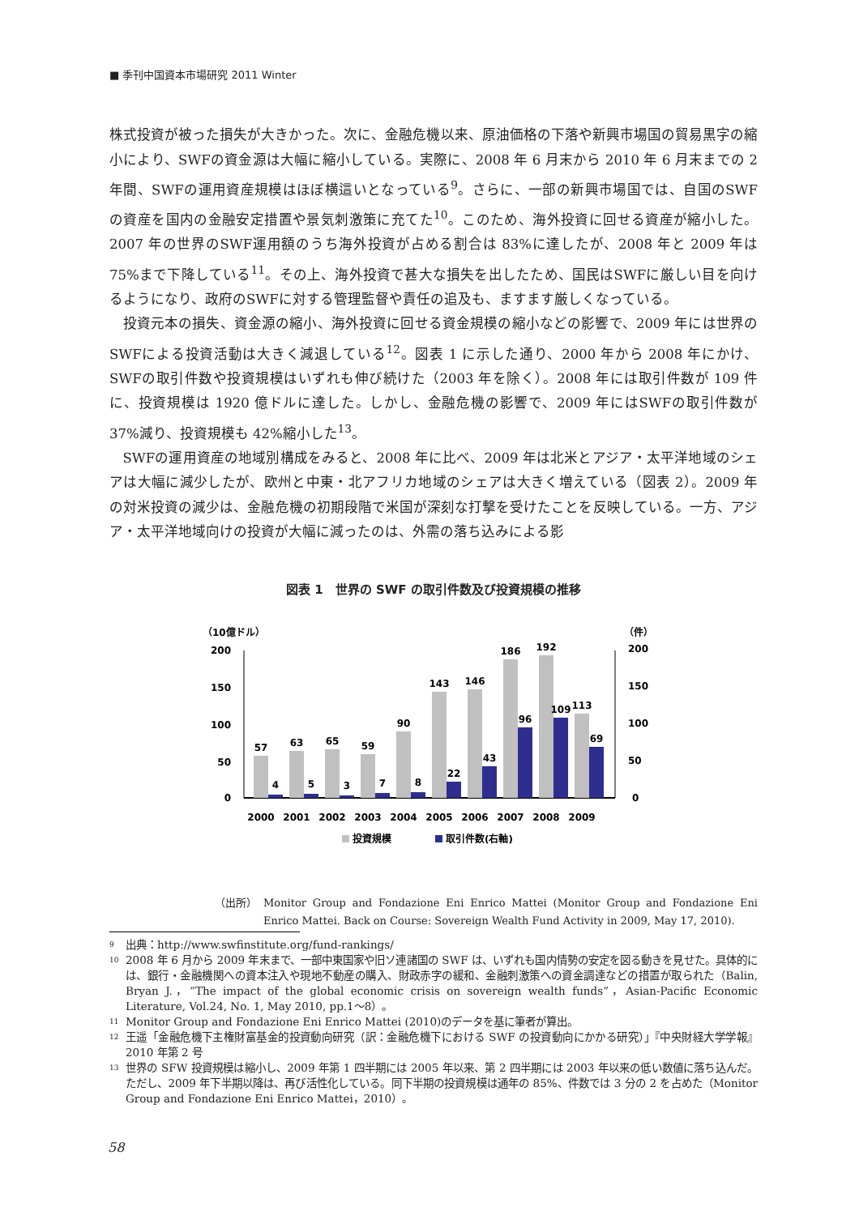■ 季刊中国資本市場研究 2011 Winter
株式投資が被った損失が大きかった。次に、金融危機以来、原油価格の下落や新興市場国の貿易黒字の縮小により、SWFの資金源は大幅に縮小している。実際に、2008 年 6 月末から 2010 年 6 月末までの 2 年間、SWFの運用資産規模はほぼ横這いとなっている<sup>9</sup>。さらに、一部の新興市場国では、自国のSWFの資産を国内の金融安定措置や景気刺激策に充てた<sup>10</sup>。このため、海外投資に回せる資産が縮小した。2007 年の世界のSWF運用額のうち海外投資が占める割合は 83%に達したが、2008 年と 2009 年は 75%まで下降している<sup>11</sup>。その上、海外投資で甚大な損失を出したため、国民はSWFに厳しい目を向けるようになり、政府のSWFに対する管理監督や責任の追及も、ますます厳しくなっている。
投資元本の損失、資金源の縮小、海外投資に回せる資金規模の縮小などの影響で、2009 年には世界のSWFによる投資活動は大きく減退している<sup>12</sup>。図表 1 に示した通り、2000 年から 2008 年にかけ、SWFの取引件数や投資規模はいずれも伸び続けた（2003 年を除く）。2008 年には取引件数が 109 件に、投資規模は 1920 億ドルに達した。しかし、金融危機の影響で、2009 年にはSWFの取引件数が 37%減り、投資規模も 42%縮小した<sup>13</sup>。
SWFの運用資産の地域別構成をみると、2008 年に比べ、2009 年は北米とアジア・太平洋地域のシェアは大幅に減少したが、欧州と中東・北アフリカ地域のシェアは大きく増えている（図表 2）。2009 年の対米投資の減少は、金融危機の初期段階で米国が深刻な打撃を受けたことを反映している。一方、アジア・太平洋地域向けの投資が大幅に減ったのは、外需の落ち込みによる影
図表 1　世界の SWF の取引件数及び投資規模の推移
（10億ドル）
（件）
200
150
100
50
0
200
150
100
50
0
57
63
65
59
90
143
146
186
192
113
4
5
3
7
8
22
43
96
109
69
2000
2001
2002
2003
2004
2005
2006
2007
2008
2009
投資規模
取引件数(右軸)
（出所） Monitor Group and Fondazione Eni Enrico Mattei (Monitor Group and Fondazione Eni Enrico Mattei. Back on Course: Sovereign Wealth Fund Activity in 2009, May 17, 2010).
<sup>9</sup> 出典：http://www.swfinstitute.org/fund-rankings/
<sup>10</sup> 2008 年 6 月から 2009 年末まで、一部中東国家や旧ソ連諸国の SWF は、いずれも国内情勢の安定を図る動きを見せた。具体的には、銀行・金融機関への資本注入や現地不動産の購入、財政赤字の緩和、金融刺激策への資金調達などの措置が取られた（Balin, Bryan J.，“The impact of the global economic crisis on sovereign wealth funds”，Asian-Pacific Economic Literature, Vol.24, No. 1, May 2010, pp.1～8）。
<sup>11</sup> Monitor Group and Fondazione Eni Enrico Mattei (2010)のデータを基に筆者が算出。
<sup>12</sup> 王遥「金融危機下主権財富基金的投資動向研究（訳：金融危機下における SWF の投資動向にかかる研究）」『中央財経大学学報』2010 年第 2 号
<sup>13</sup> 世界の SFW 投資規模は縮小し、2009 年第 1 四半期には 2005 年以来、第 2 四半期には 2003 年以来の低い数値に落ち込んだ。ただし、2009 年下半期以降は、再び活性化している。同下半期の投資規模は通年の 85%、件数では 3 分の 2 を占めた（Monitor Group and Fondazione Eni Enrico Mattei，2010）。
58